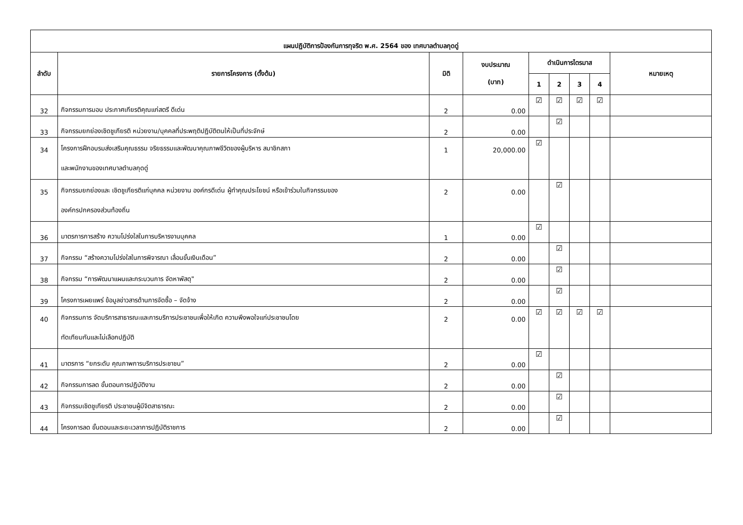| แผนปฏิบัติการป้องกันการทุจริต พ.ศ. 2564 ของ เทศบาลตำบลกุดดู่ | | | | | | | | |
| --- | --- | --- | --- | --- | --- | --- | --- | --- |
| ลำดับ | รายการโครงการ (ตั้งต้น) | มิติ | งบประมาณ (บาท) | ดำเนินการไตรมาส | | | | หมายเหตุ |
| | | | | 1 | 2 | 3 | 4 | |
| 32 | กิจกรรมการมอบ ประกาศเกียรติคุณแก่สตรี ดีเด่น | 2 | 0.00 | ☑ | ☑ | ☑ | ☑ | |
| 33 | กิจกรรมยกย่องเชิดชูเกียรติ หน่วยงาน/บุคคลที่ประพฤติปฏิบัติตนให้เป็นที่ประจักษ์ | 2 | 0.00 | | ☑ | | | |
| 34 | โครงการฝึกอบรมส่งเสริมคุณธรรม จริยธรรมและพัฒนาคุณภาพชีวิตของผู้บริหาร สมาชิกสภา และพนักงานของเทศบาลตำบลกุดดู่ | 1 | 20,000.00 | ☑ | | | | |
| 35 | กิจกรรมยกย่องและ เชิดชูเกียรติแก่บุคคล หน่วยงาน องค์กรดีเด่น ผู้ทำคุณประโยชน์ หรือเข้าร่วมในกิจกรรมของ องค์กรปกครองส่วนท้องถิ่น | 2 | 0.00 | | ☑ | | | |
| 36 | มาตรการการสร้าง ความโปร่งใสในการบริหารงานบุคคล | 1 | 0.00 | ☑ | | | | |
| 37 | กิจกรรม “สร้างความโปร่งใสในการพิจารณา เลื่อนขั้นเงินเดือน” | 2 | 0.00 | | ☑ | | | |
| 38 | กิจกรรม “การพัฒนาแผนและกระบวนการ จัดหาพัสดุ" | 2 | 0.00 | | ☑ | | | |
| 39 | โครงการเผยแพร่ ข้อมูลข่าวสารด้านการจัดซื้อ – จัดจ้าง | 2 | 0.00 | | ☑ | | | |
| 40 | กิจกรรมการ จัดบริการสาธารณะและการบริการประชาชนเพื่อให้เกิด ความพึงพอใจแก่ประชาชนโดย ทัดเทียมกันและไม่เลือกปฏิบัติ | 2 | 0.00 | ☑ | ☑ | ☑ | ☑ | |
| 41 | มาตรการ “ยกระดับ คุณภาพการบริการประชาชน” | 2 | 0.00 | ☑ | | | | |
| 42 | กิจกรรมการลด ขั้นตอนการปฏิบัติงาน | 2 | 0.00 | | ☑ | | | |
| 43 | กิจกรรมเชิดชูเกียรติ ประชาชนผู้มีจิตสาธารณะ | 2 | 0.00 | | ☑ | | | |
| 44 | โครงการลด ขั้นตอนและระยะเวลาการปฏิบัติราชการ | 2 | 0.00 | | ☑ | | | |